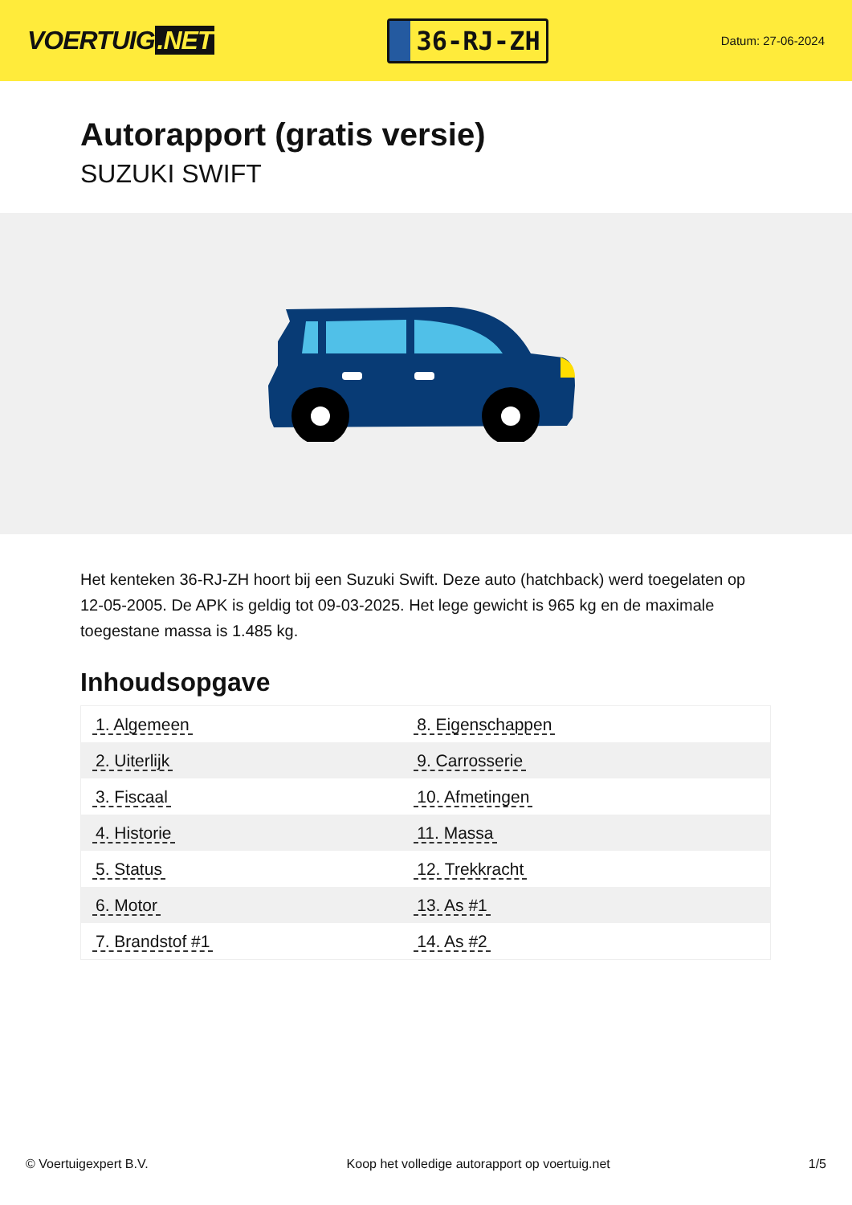VOERTUIG.NET
36-RJ-ZH
Datum: 27-06-2024
Autorapport (gratis versie)
SUZUKI SWIFT
Het kenteken 36-RJ-ZH hoort bij een Suzuki Swift. Deze auto (hatchback) werd toegelaten op 12-05-2005. De APK is geldig tot 09-03-2025. Het lege gewicht is 965 kg en de maximale toegestane massa is 1.485 kg.
Inhoudsopgave
| 1. Algemeen | 8. Eigenschappen |
| 2. Uiterlijk | 9. Carrosserie |
| 3. Fiscaal | 10. Afmetingen |
| 4. Historie | 11. Massa |
| 5. Status | 12. Trekkracht |
| 6. Motor | 13. As #1 |
| 7. Brandstof #1 | 14. As #2 |
© Voertuigexpert B.V. Koop het volledige autorapport op voertuig.net
1/5